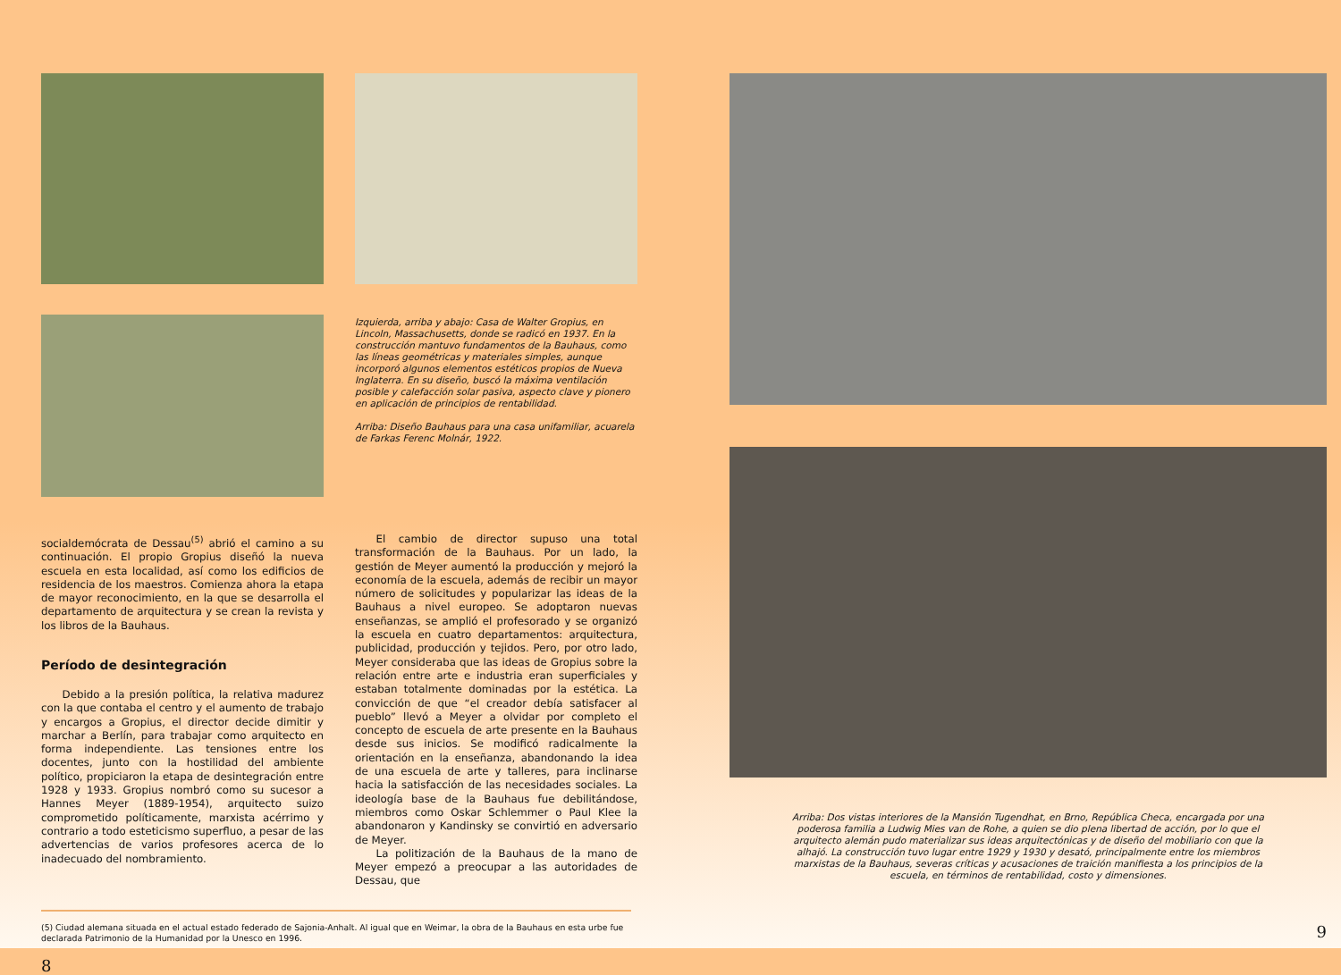Izquierda, arriba y abajo: Casa de Walter Gropius, en Lincoln, Massachusetts, donde se radicó en 1937. En la construcción mantuvo fundamentos de la Bauhaus, como las líneas geométricas y materiales simples, aunque incorporó algunos elementos estéticos propios de Nueva Inglaterra. En su diseño, buscó la máxima ventilación posible y calefacción solar pasiva, aspecto clave y pionero en aplicación de principios de rentabilidad.
Arriba: Diseño Bauhaus para una casa unifamiliar, acuarela de Farkas Ferenc Molnár, 1922.
socialdemócrata de Dessau<sup>(5)</sup> abrió el camino a su continuación. El propio Gropius diseñó la nueva escuela en esta localidad, así como los edificios de residencia de los maestros. Comienza ahora la etapa de mayor reconocimiento, en la que se desarrolla el departamento de arquitectura y se crean la revista y los libros de la Bauhaus.
Período de desintegración
  Debido a la presión política, la relativa madurez con la que contaba el centro y el aumento de trabajo y encargos a Gropius, el director decide dimitir y marchar a Berlín, para trabajar como arquitecto en forma independiente. Las tensiones entre los docentes, junto con la hostilidad del ambiente político, propiciaron la etapa de desintegración entre 1928 y 1933. Gropius nombró como su sucesor a Hannes Meyer (1889-1954), arquitecto suizo comprometido políticamente, marxista acérrimo y contrario a todo esteticismo superfluo, a pesar de las advertencias de varios profesores acerca de lo inadecuado del nombramiento.
  El cambio de director supuso una total transformación de la Bauhaus. Por un lado, la gestión de Meyer aumentó la producción y mejoró la economía de la escuela, además de recibir un mayor número de solicitudes y popularizar las ideas de la Bauhaus a nivel europeo. Se adoptaron nuevas enseñanzas, se amplió el profesorado y se organizó la escuela en cuatro departamentos: arquitectura, publicidad, producción y tejidos. Pero, por otro lado, Meyer consideraba que las ideas de Gropius sobre la relación entre arte e industria eran superficiales y estaban totalmente dominadas por la estética. La convicción de que “el creador debía satisfacer al pueblo” llevó a Meyer a olvidar por completo el concepto de escuela de arte presente en la Bauhaus desde sus inicios. Se modificó radicalmente la orientación en la enseñanza, abandonando la idea de una escuela de arte y talleres, para inclinarse hacia la satisfacción de las necesidades sociales. La ideología base de la Bauhaus fue debilitándose, miembros como Oskar Schlemmer o Paul Klee la abandonaron y Kandinsky se convirtió en adversario de Meyer.
  La politización de la Bauhaus de la mano de Meyer empezó a preocupar a las autoridades de Dessau, que
(5) Ciudad alemana situada en el actual estado federado de Sajonia-Anhalt. Al igual que en Weimar, la obra de la Bauhaus en esta urbe fue declarada Patrimonio de la Humanidad por la Unesco en 1996.
8
Arriba: Dos vistas interiores de la Mansión Tugendhat, en Brno, República Checa, encargada por una poderosa familia a Ludwig Mies van de Rohe, a quien se dio plena libertad de acción, por lo que el arquitecto alemán pudo materializar sus ideas arquitectónicas y de diseño del mobiliario con que la alhajó. La construcción tuvo lugar entre 1929 y 1930 y desató, principalmente entre los miembros marxistas de la Bauhaus, severas críticas y acusaciones de traición manifiesta a los principios de la escuela, en términos de rentabilidad, costo y dimensiones.
9